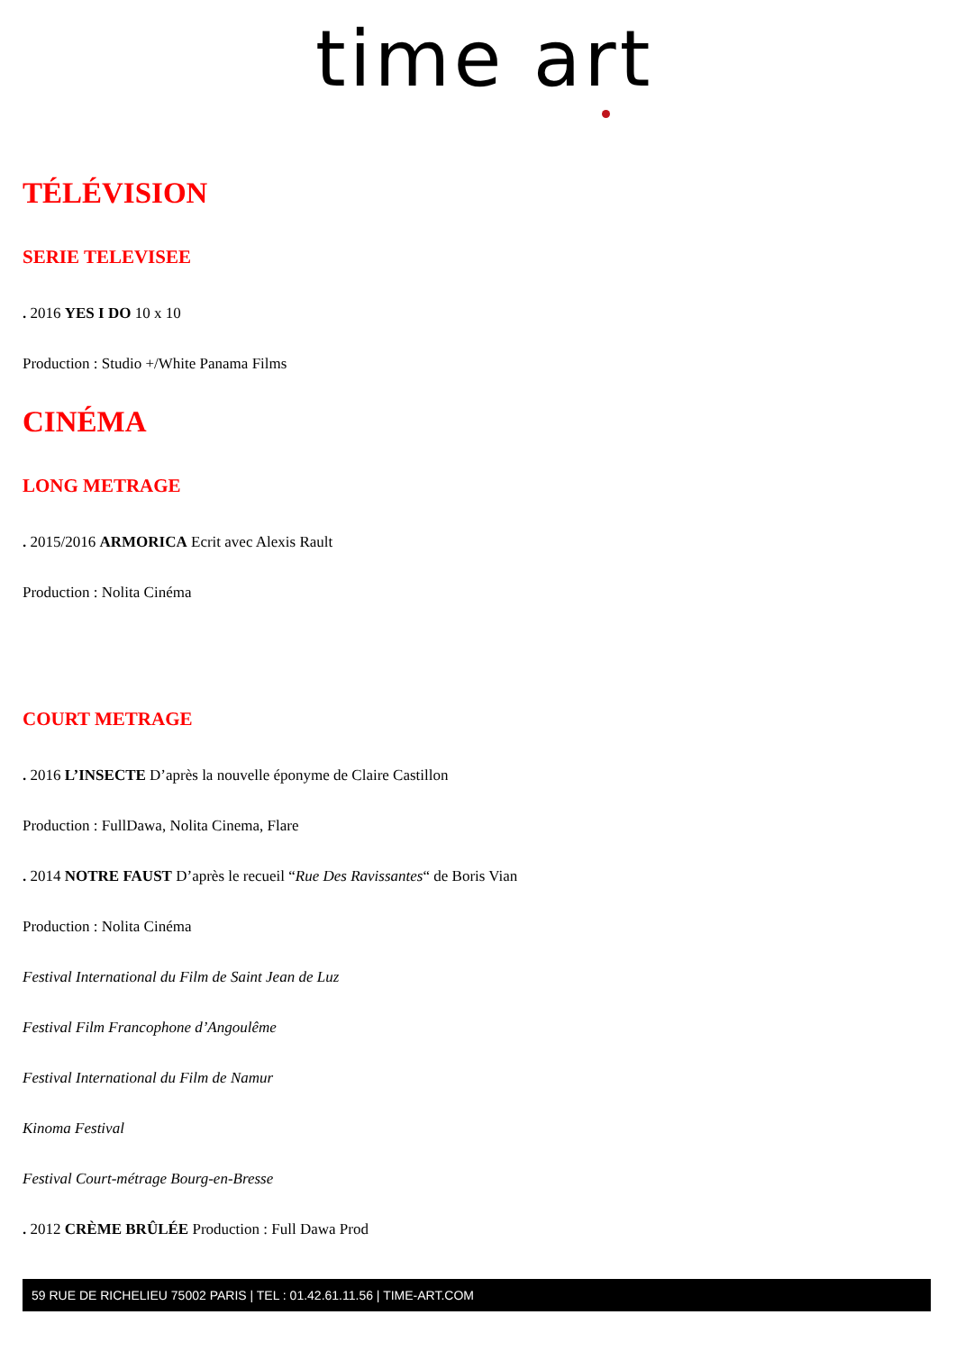time art
TÉLÉVISION
SERIE TELEVISEE
. 2016 YES I DO 10 x 10
Production : Studio +/White Panama Films
CINÉMA
LONG METRAGE
. 2015/2016 ARMORICA Ecrit avec Alexis Rault
Production : Nolita Cinéma
COURT METRAGE
. 2016 L’INSECTE D’après la nouvelle éponyme de Claire Castillon
Production : FullDawa, Nolita Cinema, Flare
. 2014 NOTRE FAUST D’après le recueil “Rue Des Ravissantes“ de Boris Vian
Production : Nolita Cinéma
Festival International du Film de Saint Jean de Luz
Festival Film Francophone d’Angoulême
Festival International du Film de Namur
Kinoma Festival
Festival Court-métrage Bourg-en-Bresse
. 2012 CRÈME BRÛLÉE Production : Full Dawa Prod
59 RUE DE RICHELIEU 75002 PARIS | TEL : 01.42.61.11.56 | TIME-ART.COM